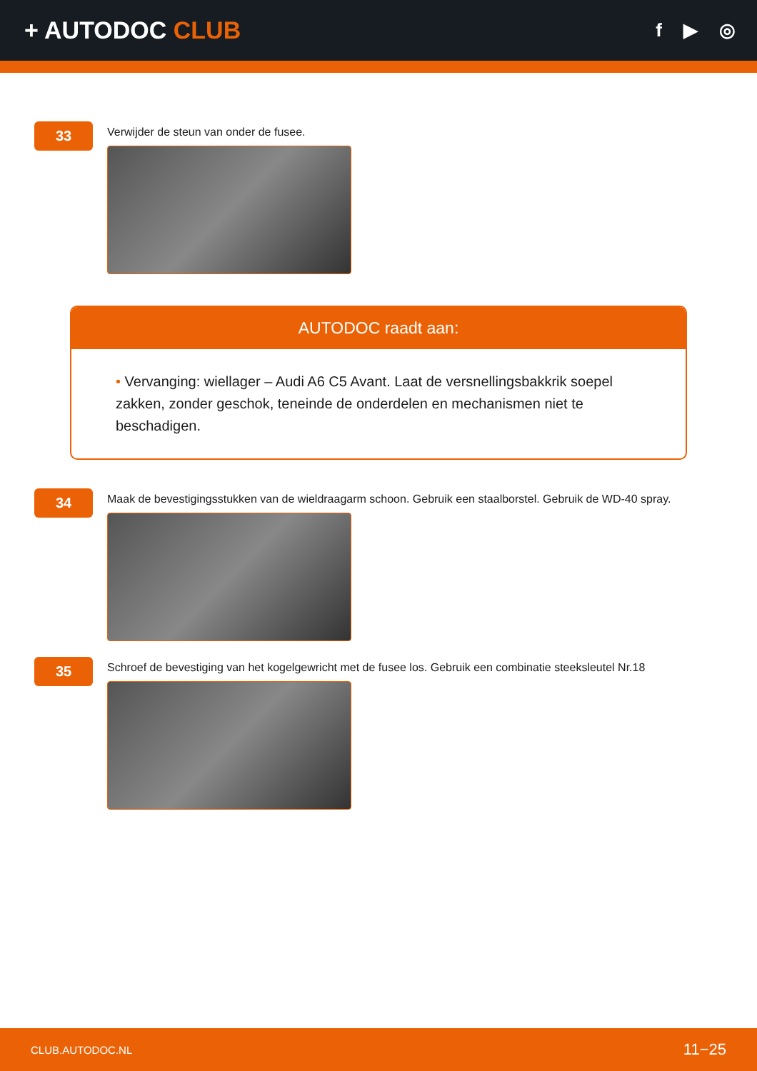+ AUTODOC CLUB
f ▶ ◎
33
Verwijder de steun van onder de fusee.
AUTODOC raadt aan:
• Vervanging: wiellager – Audi A6 C5 Avant. Laat de versnellingsbakkrik soepel zakken, zonder geschok, teneinde de onderdelen en mechanismen niet te beschadigen.
34
Maak de bevestigingsstukken van de wieldraagarm schoon. Gebruik een staalborstel. Gebruik de WD-40 spray.
35
Schroef de bevestiging van het kogelgewricht met de fusee los. Gebruik een combinatie steeksleutel Nr.18
CLUB.AUTODOC.NL 11−25